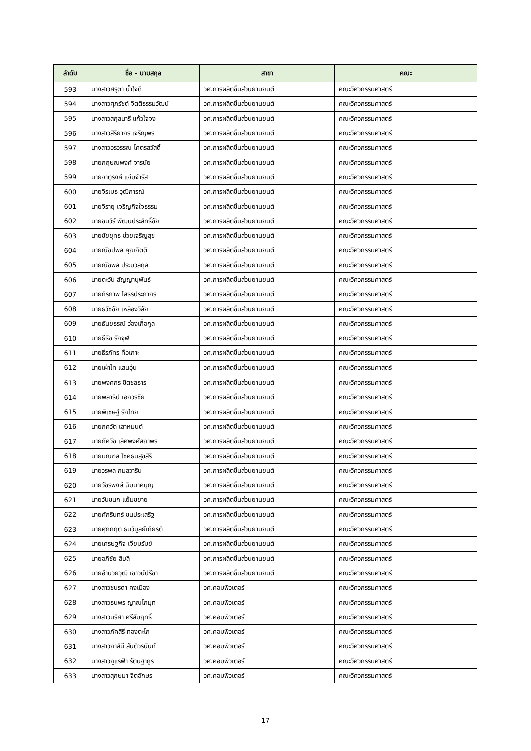| ลำดับ | ชื่อ - นามสกุล | สาขา | คณะ |
| --- | --- | --- | --- |
| 593 | นางสาวศรุตา น้ำใจดี | วศ.การผลิตชิ้นส่วนยานยนต์ | คณะวิศวกรรมศาสตร์ |
| 594 | นางสาวศุภรัชต์ จิตติธรรมวัฒน์ | วศ.การผลิตชิ้นส่วนยานยนต์ | คณะวิศวกรรมศาสตร์ |
| 595 | นางสาวสกุลนารี แก้วใจจง | วศ.การผลิตชิ้นส่วนยานยนต์ | คณะวิศวกรรมศาสตร์ |
| 596 | นางสาวสิริยากร เจริญพร | วศ.การผลิตชิ้นส่วนยานยนต์ | คณะวิศวกรรมศาสตร์ |
| 597 | นางสาวอรวรรณ โคตรสวัสดิ์ | วศ.การผลิตชิ้นส่วนยานยนต์ | คณะวิศวกรรมศาสตร์ |
| 598 | นายกฤษณพงศ์ จารนัย | วศ.การผลิตชิ้นส่วนยานยนต์ | คณะวิศวกรรมศาสตร์ |
| 599 | นายจาตุรงค์ แจ่มจำรัส | วศ.การผลิตชิ้นส่วนยานยนต์ | คณะวิศวกรรมศาสตร์ |
| 600 | นายจิรเมธ วุฒิการณ์ | วศ.การผลิตชิ้นส่วนยานยนต์ | คณะวิศวกรรมศาสตร์ |
| 601 | นายจิรายุ เจริญกิจใจธรรม | วศ.การผลิตชิ้นส่วนยานยนต์ | คณะวิศวกรรมศาสตร์ |
| 602 | นายชนวีร์ พัฒนประสิทธิ์ชัย | วศ.การผลิตชิ้นส่วนยานยนต์ | คณะวิศวกรรมศาสตร์ |
| 603 | นายชัยยุทธ ช่วยเจริญสุข | วศ.การผลิตชิ้นส่วนยานยนต์ | คณะวิศวกรรมศาสตร์ |
| 604 | นายณัชปพล คุณกิตติ | วศ.การผลิตชิ้นส่วนยานยนต์ | คณะวิศวกรรมศาสตร์ |
| 605 | นายณัชพล ประมวลกุล | วศ.การผลิตชิ้นส่วนยานยนต์ | คณะวิศวกรรมศาสตร์ |
| 606 | นายตะวัน สัญญานุพันธ์ | วศ.การผลิตชิ้นส่วนยานยนต์ | คณะวิศวกรรมศาสตร์ |
| 607 | นายถิรภาพ โสธรประภากร | วศ.การผลิตชิ้นส่วนยานยนต์ | คณะวิศวกรรมศาสตร์ |
| 608 | นายธวัชชัย เหลืองวิลัย | วศ.การผลิตชิ้นส่วนยานยนต์ | คณะวิศวกรรมศาสตร์ |
| 609 | นายธันยธรณ์ ว่องเกื้อกูล | วศ.การผลิตชิ้นส่วนยานยนต์ | คณะวิศวกรรมศาสตร์ |
| 610 | นายธีธัช รักจุฬ | วศ.การผลิตชิ้นส่วนยานยนต์ | คณะวิศวกรรมศาสตร์ |
| 611 | นายธีรภัทร ทือเกาะ | วศ.การผลิตชิ้นส่วนยานยนต์ | คณะวิศวกรรมศาสตร์ |
| 612 | นายเผ่าไท แสนอุ่น | วศ.การผลิตชิ้นส่วนยานยนต์ | คณะวิศวกรรมศาสตร์ |
| 613 | นายพงศกร ชิตชลธาร | วศ.การผลิตชิ้นส่วนยานยนต์ | คณะวิศวกรรมศาสตร์ |
| 614 | นายพลาธิป เอกวรชัย | วศ.การผลิตชิ้นส่วนยานยนต์ | คณะวิศวกรรมศาสตร์ |
| 615 | นายพิเชษฐ์ รักไทย | วศ.การผลิตชิ้นส่วนยานยนต์ | คณะวิศวกรรมศาสตร์ |
| 616 | นายภควัต เลาหมนต์ | วศ.การผลิตชิ้นส่วนยานยนต์ | คณะวิศวกรรมศาสตร์ |
| 617 | นายภัควิช เลิศพงศ์สถาพร | วศ.การผลิตชิ้นส่วนยานยนต์ | คณะวิศวกรรมศาสตร์ |
| 618 | นายมณฑล โชคธนสุขสิริ | วศ.การผลิตชิ้นส่วนยานยนต์ | คณะวิศวกรรมศาสตร์ |
| 619 | นายวรพล กมลวาริน | วศ.การผลิตชิ้นส่วนยานยนต์ | คณะวิศวกรรมศาสตร์ |
| 620 | นายวัชรพงษ์ ฉิมนาคบุญ | วศ.การผลิตชิ้นส่วนยานยนต์ | คณะวิศวกรรมศาสตร์ |
| 621 | นายวันชนก แย้มขยาย | วศ.การผลิตชิ้นส่วนยานยนต์ | คณะวิศวกรรมศาสตร์ |
| 622 | นายศักรินทร์ ชนประเสริฐ | วศ.การผลิตชิ้นส่วนยานยนต์ | คณะวิศวกรรมศาสตร์ |
| 623 | นายศุภกฤต ธนวิบูลย์เกียรติ | วศ.การผลิตชิ้นส่วนยานยนต์ | คณะวิศวกรรมศาสตร์ |
| 624 | นายเศรษฐกิจ เจียมรัมย์ | วศ.การผลิตชิ้นส่วนยานยนต์ | คณะวิศวกรรมศาสตร์ |
| 625 | นายอภิชัย สืบลี | วศ.การผลิตชิ้นส่วนยานยนต์ | คณะวิศวกรรมศาสตร์ |
| 626 | นายอำนวยวุฒิ เชาวน์ปรีชา | วศ.การผลิตชิ้นส่วนยานยนต์ | คณะวิศวกรรมศาสตร์ |
| 627 | นางสาวชนรดา คงเมือง | วศ.คอมพิวเตอร์ | คณะวิศวกรรมศาสตร์ |
| 628 | นางสาวธนพร ญาณโกมุท | วศ.คอมพิวเตอร์ | คณะวิศวกรรมศาสตร์ |
| 629 | นางสาวนริศา ศรีสัมฤทธิ์ | วศ.คอมพิวเตอร์ | คณะวิศวกรรมศาสตร์ |
| 630 | นางสาวภัคสิรี ทองตะโก | วศ.คอมพิวเตอร์ | คณะวิศวกรรมศาสตร์ |
| 631 | นางสาวภาสินี สันติวรนันท์ | วศ.คอมพิวเตอร์ | คณะวิศวกรรมศาสตร์ |
| 632 | นางสาวภูแรฟ้า รัตนฐากูร | วศ.คอมพิวเตอร์ | คณะวิศวกรรมศาสตร์ |
| 633 | นางสาวสุกษมา จิตอักษร | วศ.คอมพิวเตอร์ | คณะวิศวกรรมศาสตร์ |
17